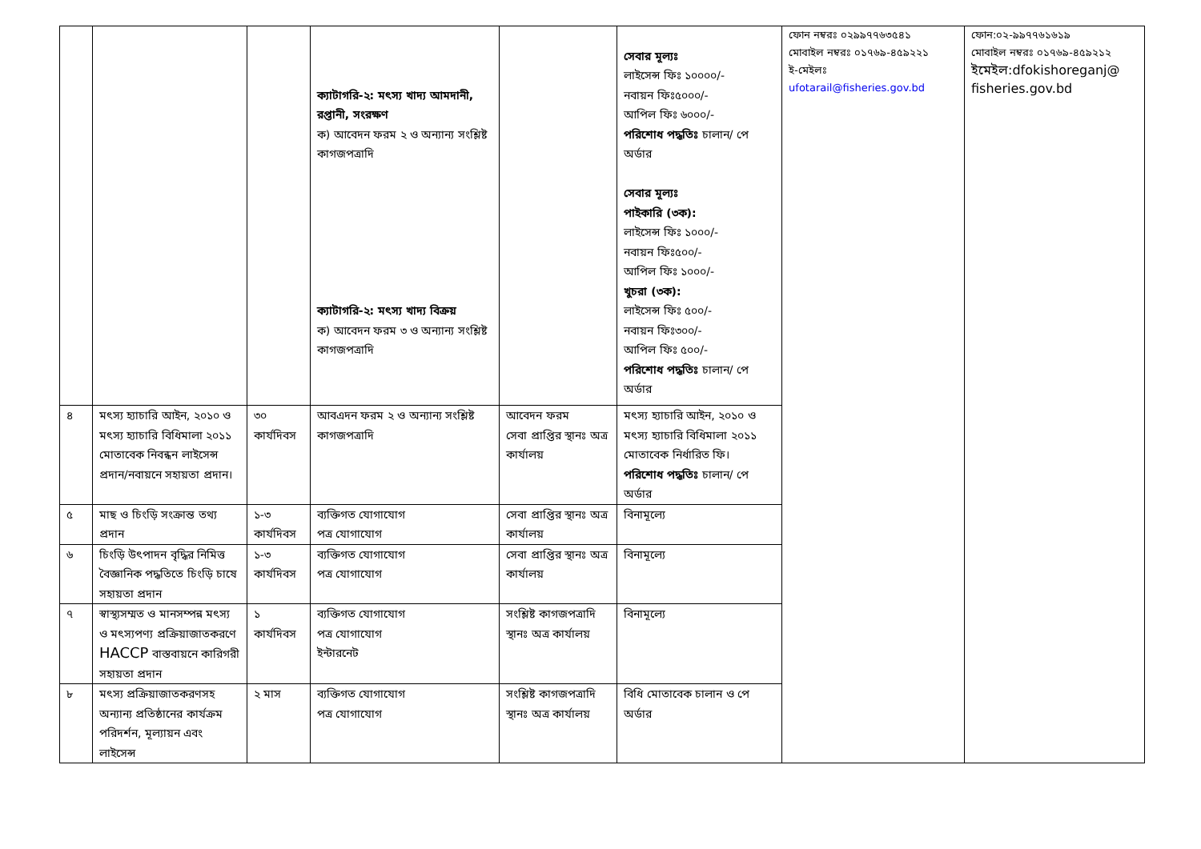| | | | ক্যাটাগরি-২: মৎস্য খাদ্য আমদানী, রপ্তানী, সংরক্ষণ ক) আবেদন ফরম ২ ও অন্যান্য সংশ্লিষ্ট কাগজপত্রাদি ক্যাটাগরি-২: মৎস্য খাদ্য বিক্রয় ক) আবেদন ফরম ৩ ও অন্যান্য সংশ্লিষ্ট কাগজপত্রাদি | | সেবার মূল্যঃ লাইসেন্স ফিঃ ১০০০০/- নবায়ন ফিঃ৫০০০/- আপিল ফিঃ ৬০০০/- পরিশোধ পদ্ধতিঃ চালান/ পে অর্ডার সেবার মূল্যঃ পাইকারি (৩ক): লাইসেন্স ফিঃ ১০০০/- নবায়ন ফিঃ৫০০/- আপিল ফিঃ ১০০০/- খুচরা (৩ক): লাইসেন্স ফিঃ ৫০০/- নবায়ন ফিঃ৩০০/- আপিল ফিঃ ৫০০/- পরিশোধ পদ্ধতিঃ চালান/ পে অর্ডার | ফোন নম্বরঃ ০২৯৯৭৭৬৩৫৪১ মোবাইল নম্বরঃ ০১৭৬৯-৪৫৯২২১ ই-মেইলঃ ufotarail@fisheries.gov.bd | ফোন:০২-৯৯৭৭৬১৬১৯ মোবাইল নম্বরঃ ০১৭৬৯-৪৫৯২১২ ইমেইল:dfokishoreganj@ fisheries.gov.bd |
| ৪ | মৎস্য হ্যাচারি আইন, ২০১০ ও মৎস্য হ্যাচারি বিধিমালা ২০১১ মোতাবেক নিবন্ধন লাইসেন্স প্রদান/নবায়নে সহায়তা প্রদান। | ৩০ কার্যদিবস | আবএদন ফরম ২ ও অন্যান্য সংশ্লিষ্ট কাগজপত্রাদি | আবেদন ফরম সেবা প্রাপ্তির স্থানঃ অত্র কার্যালয় | মৎস্য হ্যাচারি আইন, ২০১০ ও মৎস্য হ্যাচারি বিধিমালা ২০১১ মোতাবেক নির্ধারিত ফি। পরিশোধ পদ্ধতিঃ চালান/ পে অর্ডার | | |
| ৫ | মাছ ও চিংড়ি সংক্রান্ত তথ্য প্রদান | ১-৩ কার্যদিবস | ব্যক্তিগত যোগাযোগ পত্র যোগাযোগ | সেবা প্রাপ্তির স্থানঃ অত্র কার্যালয় | বিনামূল্যে | | |
| ৬ | চিংড়ি উৎপাদন বৃদ্ধির নিমিত্ত বৈজ্ঞানিক পদ্ধতিতে চিংড়ি চাষে সহায়তা প্রদান | ১-৩ কার্যদিবস | ব্যক্তিগত যোগাযোগ পত্র যোগাযোগ | সেবা প্রাপ্তির স্থানঃ অত্র কার্যালয় | বিনামূল্যে | | |
| ৭ | স্বাস্থ্যসম্মত ও মানসম্পন্ন মৎস্য ও মৎস্যপণ্য প্রক্রিয়াজাতকরণে HACCP বাস্তবায়নে কারিগরী সহায়তা প্রদান | ১ কার্যদিবস | ব্যক্তিগত যোগাযোগ পত্র যোগাযোগ ইন্টারনেট | সংশ্লিষ্ট কাগজপত্রাদি স্থানঃ অত্র কার্যালয় | বিনামূল্যে | | |
| ৮ | মৎস্য প্রক্রিয়াজাতকরণসহ অন্যান্য প্রতিষ্ঠানের কার্যক্রম পরিদর্শন, মূল্যায়ন এবং লাইসেন্স | ২ মাস | ব্যক্তিগত যোগাযোগ পত্র যোগাযোগ | সংশ্লিষ্ট কাগজপত্রাদি স্থানঃ অত্র কার্যালয় | বিধি মোতাবেক চালান ও পে অর্ডার | | |